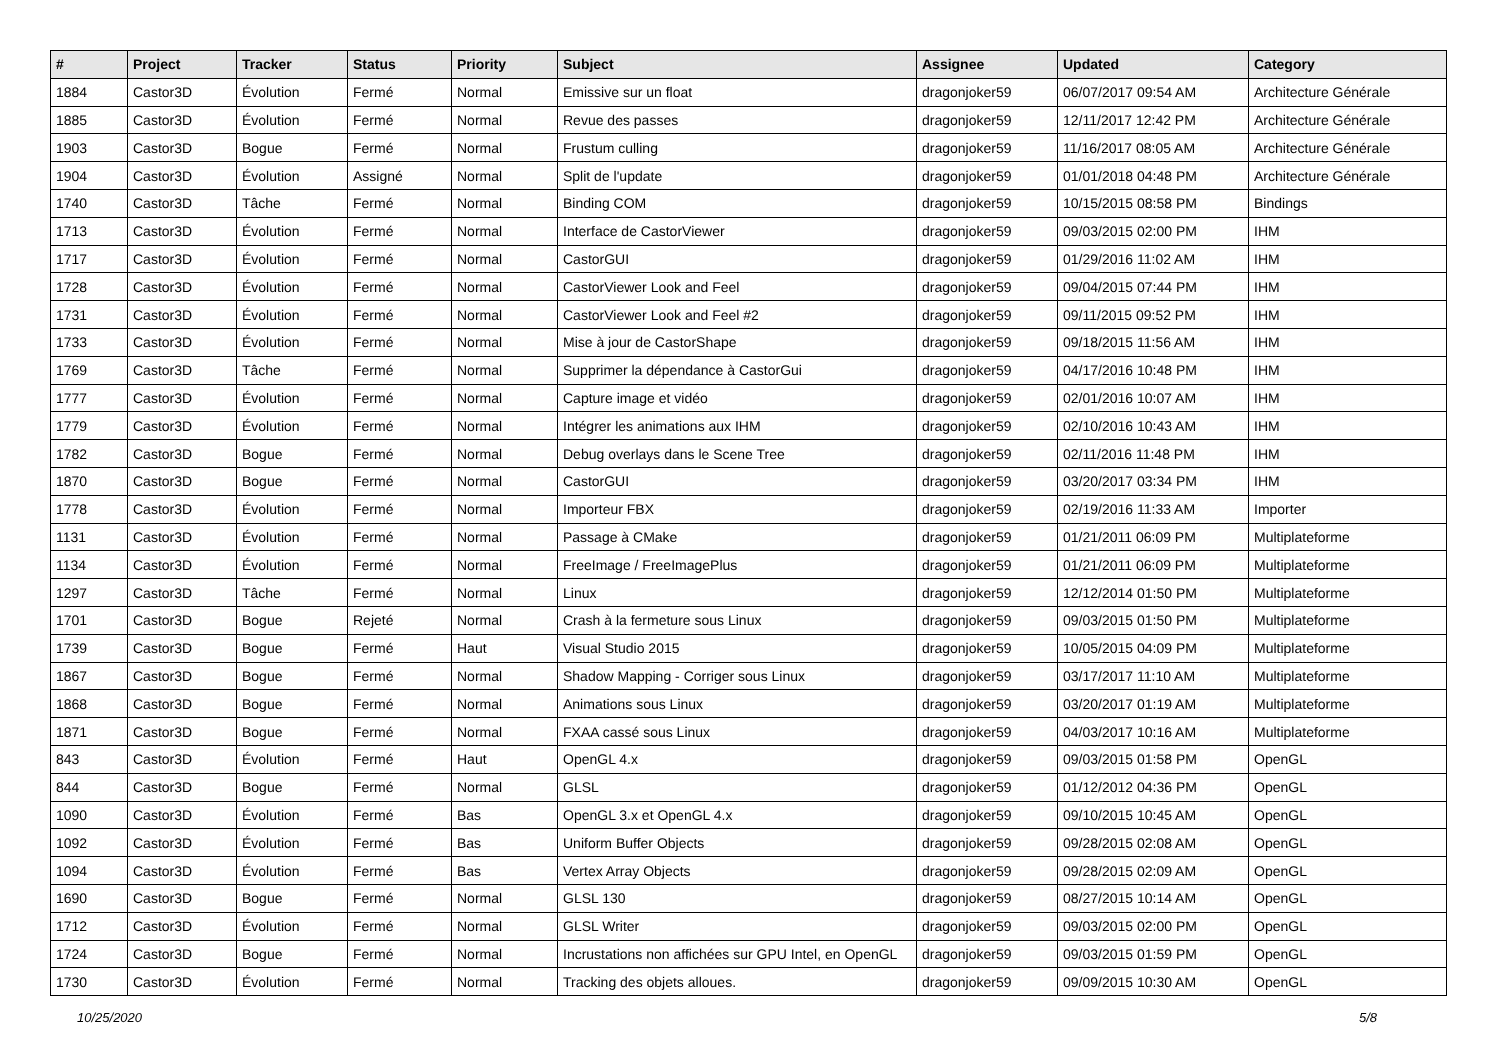| # | Project | Tracker | Status | Priority | Subject | Assignee | Updated | Category |
| --- | --- | --- | --- | --- | --- | --- | --- | --- |
| 1884 | Castor3D | Évolution | Fermé | Normal | Emissive sur un float | dragonjoker59 | 06/07/2017 09:54 AM | Architecture Générale |
| 1885 | Castor3D | Évolution | Fermé | Normal | Revue des passes | dragonjoker59 | 12/11/2017 12:42 PM | Architecture Générale |
| 1903 | Castor3D | Bogue | Fermé | Normal | Frustum culling | dragonjoker59 | 11/16/2017 08:05 AM | Architecture Générale |
| 1904 | Castor3D | Évolution | Assigné | Normal | Split de l'update | dragonjoker59 | 01/01/2018 04:48 PM | Architecture Générale |
| 1740 | Castor3D | Tâche | Fermé | Normal | Binding COM | dragonjoker59 | 10/15/2015 08:58 PM | Bindings |
| 1713 | Castor3D | Évolution | Fermé | Normal | Interface de CastorViewer | dragonjoker59 | 09/03/2015 02:00 PM | IHM |
| 1717 | Castor3D | Évolution | Fermé | Normal | CastorGUI | dragonjoker59 | 01/29/2016 11:02 AM | IHM |
| 1728 | Castor3D | Évolution | Fermé | Normal | CastorViewer Look and Feel | dragonjoker59 | 09/04/2015 07:44 PM | IHM |
| 1731 | Castor3D | Évolution | Fermé | Normal | CastorViewer Look and Feel #2 | dragonjoker59 | 09/11/2015 09:52 PM | IHM |
| 1733 | Castor3D | Évolution | Fermé | Normal | Mise à jour de CastorShape | dragonjoker59 | 09/18/2015 11:56 AM | IHM |
| 1769 | Castor3D | Tâche | Fermé | Normal | Supprimer la dépendance à CastorGui | dragonjoker59 | 04/17/2016 10:48 PM | IHM |
| 1777 | Castor3D | Évolution | Fermé | Normal | Capture image et vidéo | dragonjoker59 | 02/01/2016 10:07 AM | IHM |
| 1779 | Castor3D | Évolution | Fermé | Normal | Intégrer les animations aux IHM | dragonjoker59 | 02/10/2016 10:43 AM | IHM |
| 1782 | Castor3D | Bogue | Fermé | Normal | Debug overlays dans le Scene Tree | dragonjoker59 | 02/11/2016 11:48 PM | IHM |
| 1870 | Castor3D | Bogue | Fermé | Normal | CastorGUI | dragonjoker59 | 03/20/2017 03:34 PM | IHM |
| 1778 | Castor3D | Évolution | Fermé | Normal | Importeur FBX | dragonjoker59 | 02/19/2016 11:33 AM | Importer |
| 1131 | Castor3D | Évolution | Fermé | Normal | Passage à CMake | dragonjoker59 | 01/21/2011 06:09 PM | Multiplateforme |
| 1134 | Castor3D | Évolution | Fermé | Normal | FreeImage / FreeImagePlus | dragonjoker59 | 01/21/2011 06:09 PM | Multiplateforme |
| 1297 | Castor3D | Tâche | Fermé | Normal | Linux | dragonjoker59 | 12/12/2014 01:50 PM | Multiplateforme |
| 1701 | Castor3D | Bogue | Rejeté | Normal | Crash à la fermeture sous Linux | dragonjoker59 | 09/03/2015 01:50 PM | Multiplateforme |
| 1739 | Castor3D | Bogue | Fermé | Haut | Visual Studio 2015 | dragonjoker59 | 10/05/2015 04:09 PM | Multiplateforme |
| 1867 | Castor3D | Bogue | Fermé | Normal | Shadow Mapping - Corriger sous Linux | dragonjoker59 | 03/17/2017 11:10 AM | Multiplateforme |
| 1868 | Castor3D | Bogue | Fermé | Normal | Animations sous Linux | dragonjoker59 | 03/20/2017 01:19 AM | Multiplateforme |
| 1871 | Castor3D | Bogue | Fermé | Normal | FXAA cassé sous Linux | dragonjoker59 | 04/03/2017 10:16 AM | Multiplateforme |
| 843 | Castor3D | Évolution | Fermé | Haut | OpenGL 4.x | dragonjoker59 | 09/03/2015 01:58 PM | OpenGL |
| 844 | Castor3D | Bogue | Fermé | Normal | GLSL | dragonjoker59 | 01/12/2012 04:36 PM | OpenGL |
| 1090 | Castor3D | Évolution | Fermé | Bas | OpenGL 3.x et OpenGL 4.x | dragonjoker59 | 09/10/2015 10:45 AM | OpenGL |
| 1092 | Castor3D | Évolution | Fermé | Bas | Uniform Buffer Objects | dragonjoker59 | 09/28/2015 02:08 AM | OpenGL |
| 1094 | Castor3D | Évolution | Fermé | Bas | Vertex Array Objects | dragonjoker59 | 09/28/2015 02:09 AM | OpenGL |
| 1690 | Castor3D | Bogue | Fermé | Normal | GLSL 130 | dragonjoker59 | 08/27/2015 10:14 AM | OpenGL |
| 1712 | Castor3D | Évolution | Fermé | Normal | GLSL Writer | dragonjoker59 | 09/03/2015 02:00 PM | OpenGL |
| 1724 | Castor3D | Bogue | Fermé | Normal | Incrustations non affichées sur GPU Intel, en OpenGL | dragonjoker59 | 09/03/2015 01:59 PM | OpenGL |
| 1730 | Castor3D | Évolution | Fermé | Normal | Tracking des objets alloues. | dragonjoker59 | 09/09/2015 10:30 AM | OpenGL |
10/25/2020 5/8